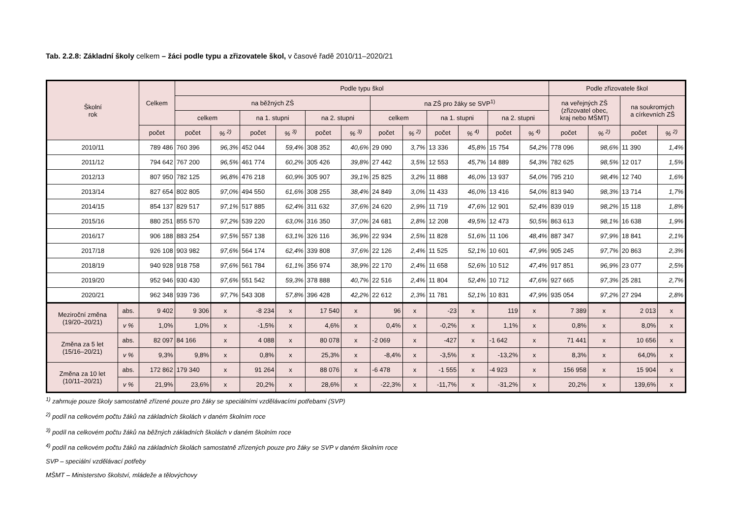Tab. 2.2.8: Základní školy celkem – žáci podle typu a zřizovatele škol, v časové řadě 2010/11–2020/21
| Školní rok | | Celkem | Podle typu škol | | | | | | | | | | | | Podle zřizovatele škol | | | |
| --- | --- | --- | --- | --- | --- | --- | --- | --- | --- | --- | --- | --- | --- | --- | --- | --- | --- | --- |
| | | | na běžných ZŠ | | | | | | na ZŠ pro žáky se SVP<sup>1)</sup> | | | | | | na veřejných ZŠ (zřizovatel obec, kraj nebo MŠMT) | | na soukromých a církevních ZŠ | |
| | | | celkem | | na 1. stupni | | na 2. stupni | | celkem | | na 1. stupni | | na 2. stupni | | | | | |
| | | počet | počet | % <sup>2)</sup> | počet | % <sup>3)</sup> | počet | % <sup>3)</sup> | počet | % <sup>2)</sup> | počet | % <sup>4)</sup> | počet | % <sup>4)</sup> | počet | % <sup>2)</sup> | počet | % <sup>2)</sup> |
| 2010/11 | | 789 486 | 760 396 | 96,3% | 452 044 | 59,4% | 308 352 | 40,6% | 29 090 | 3,7% | 13 336 | 45,8% | 15 754 | 54,2% | 778 096 | 98,6% | 11 390 | 1,4% |
| 2011/12 | | 794 642 | 767 200 | 96,5% | 461 774 | 60,2% | 305 426 | 39,8% | 27 442 | 3,5% | 12 553 | 45,7% | 14 889 | 54,3% | 782 625 | 98,5% | 12 017 | 1,5% |
| 2012/13 | | 807 950 | 782 125 | 96,8% | 476 218 | 60,9% | 305 907 | 39,1% | 25 825 | 3,2% | 11 888 | 46,0% | 13 937 | 54,0% | 795 210 | 98,4% | 12 740 | 1,6% |
| 2013/14 | | 827 654 | 802 805 | 97,0% | 494 550 | 61,6% | 308 255 | 38,4% | 24 849 | 3,0% | 11 433 | 46,0% | 13 416 | 54,0% | 813 940 | 98,3% | 13 714 | 1,7% |
| 2014/15 | | 854 137 | 829 517 | 97,1% | 517 885 | 62,4% | 311 632 | 37,6% | 24 620 | 2,9% | 11 719 | 47,6% | 12 901 | 52,4% | 839 019 | 98,2% | 15 118 | 1,8% |
| 2015/16 | | 880 251 | 855 570 | 97,2% | 539 220 | 63,0% | 316 350 | 37,0% | 24 681 | 2,8% | 12 208 | 49,5% | 12 473 | 50,5% | 863 613 | 98,1% | 16 638 | 1,9% |
| 2016/17 | | 906 188 | 883 254 | 97,5% | 557 138 | 63,1% | 326 116 | 36,9% | 22 934 | 2,5% | 11 828 | 51,6% | 11 106 | 48,4% | 887 347 | 97,9% | 18 841 | 2,1% |
| 2017/18 | | 926 108 | 903 982 | 97,6% | 564 174 | 62,4% | 339 808 | 37,6% | 22 126 | 2,4% | 11 525 | 52,1% | 10 601 | 47,9% | 905 245 | 97,7% | 20 863 | 2,3% |
| 2018/19 | | 940 928 | 918 758 | 97,6% | 561 784 | 61,1% | 356 974 | 38,9% | 22 170 | 2,4% | 11 658 | 52,6% | 10 512 | 47,4% | 917 851 | 96,9% | 23 077 | 2,5% |
| 2019/20 | | 952 946 | 930 430 | 97,6% | 551 542 | 59,3% | 378 888 | 40,7% | 22 516 | 2,4% | 11 804 | 52,4% | 10 712 | 47,6% | 927 665 | 97,3% | 25 281 | 2,7% |
| 2020/21 | | 962 348 | 939 736 | 97,7% | 543 308 | 57,8% | 396 428 | 42,2% | 22 612 | 2,3% | 11 781 | 52,1% | 10 831 | 47,9% | 935 054 | 97,2% | 27 294 | 2,8% |
| Meziroční změna (19/20–20/21) | abs. | 9 402 | 9 306 | x | -8 234 | x | 17 540 | x | 96 | x | -23 | x | 119 | x | 7 389 | x | 2 013 | x |
| | v % | 1,0% | 1,0% | x | -1,5% | x | 4,6% | x | 0,4% | x | -0,2% | x | 1,1% | x | 0,8% | x | 8,0% | x |
| Změna za 5 let (15/16–20/21) | abs. | 82 097 | 84 166 | x | 4 088 | x | 80 078 | x | -2 069 | x | -427 | x | -1 642 | x | 71 441 | x | 10 656 | x |
| | v % | 9,3% | 9,8% | x | 0,8% | x | 25,3% | x | -8,4% | x | -3,5% | x | -13,2% | x | 8,3% | x | 64,0% | x |
| Změna za 10 let (10/11–20/21) | abs. | 172 862 | 179 340 | x | 91 264 | x | 88 076 | x | -6 478 | x | -1 555 | x | -4 923 | x | 156 958 | x | 15 904 | x |
| | v % | 21,9% | 23,6% | x | 20,2% | x | 28,6% | x | -22,3% | x | -11,7% | x | -31,2% | x | 20,2% | x | 139,6% | x |
<sup>1)</sup> zahrnuje pouze školy samostatně zřízené pouze pro žáky se speciálními vzdělávacími potřebami (SVP)
<sup>2)</sup> podíl na celkovém počtu žáků na základních školách v daném školním roce
<sup>3)</sup> podíl na celkovém počtu žáků na běžných základních školách v daném školním roce
<sup>4)</sup> podíl na celkovém počtu žáků na základních školách samostatně zřízených pouze pro žáky se SVP v daném školním roce
SVP – speciální vzdělávací potřeby
MŠMT – Ministerstvo školství, mládeže a tělovýchovy